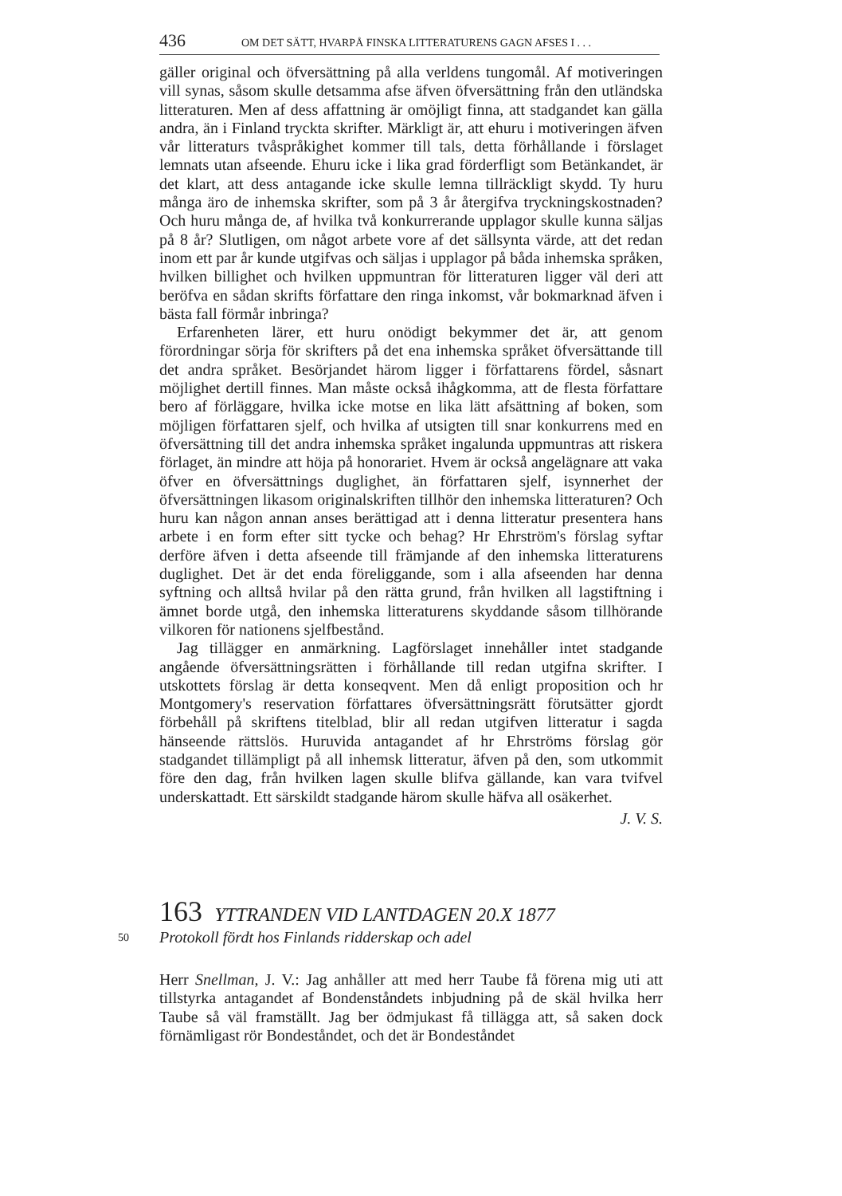436 OM DET SÄTT, HVARPÅ FINSKA LITTERATURENS GAGN AFSES I . . .
gäller original och öfversättning på alla verldens tungomål. Af motiveringen vill synas, såsom skulle detsamma afse äfven öfversättning från den utländska litteraturen. Men af dess affattning är omöjligt finna, att stadgandet kan gälla andra, än i Finland tryckta skrifter. Märkligt är, att ehuru i motiveringen äfven vår litteraturs tvåspråkighet kommer till tals, detta förhållande i förslaget lemnats utan afseende. Ehuru icke i lika grad förderfligt som Betänkandet, är det klart, att dess antagande icke skulle lemna tillräckligt skydd. Ty huru många äro de inhemska skrifter, som på 3 år återgifva tryckningskostnaden? Och huru många de, af hvilka två konkurrerande upplagor skulle kunna säljas på 8 år? Slutligen, om något arbete vore af det sällsynta värde, att det redan inom ett par år kunde utgifvas och säljas i upplagor på båda inhemska språken, hvilken billighet och hvilken uppmuntran för litteraturen ligger väl deri att beröfva en sådan skrifts författare den ringa inkomst, vår bokmarknad äfven i bästa fall förmår inbringa?
Erfarenheten lärer, ett huru onödigt bekymmer det är, att genom förordningar sörja för skrifters på det ena inhemska språket öfversättande till det andra språket. Besörjandet härom ligger i författarens fördel, såsnart möjlighet dertill finnes. Man måste också ihågkomma, att de flesta författare bero af förläggare, hvilka icke motse en lika lätt afsättning af boken, som möjligen författaren sjelf, och hvilka af utsigten till snar konkurrens med en öfversättning till det andra inhemska språket ingalunda uppmuntras att riskera förlaget, än mindre att höja på honorariet. Hvem är också angelägnare att vaka öfver en öfversättnings duglighet, än författaren sjelf, isynnerhet der öfversättningen likasom originalskriften tillhör den inhemska litteraturen? Och huru kan någon annan anses berättigad att i denna litteratur presentera hans arbete i en form efter sitt tycke och behag? Hr Ehrström's förslag syftar derföre äfven i detta afseende till främjande af den inhemska litteraturens duglighet. Det är det enda föreliggande, som i alla afseenden har denna syftning och alltså hvilar på den rätta grund, från hvilken all lagstiftning i ämnet borde utgå, den inhemska litteraturens skyddande såsom tillhörande vilkoren för nationens sjelfbestånd.
Jag tillägger en anmärkning. Lagförslaget innehåller intet stadgande angående öfversättningsrätten i förhållande till redan utgifna skrifter. I utskottets förslag är detta konseqvent. Men då enligt proposition och hr Montgomery's reservation författares öfversättningsrätt förutsätter gjordt förbehåll på skriftens titelblad, blir all redan utgifven litteratur i sagda hänseende rättslös. Huruvida antagandet af hr Ehrströms förslag gör stadgandet tillämpligt på all inhemsk litteratur, äfven på den, som utkommit före den dag, från hvilken lagen skulle blifva gällande, kan vara tvifvel underskattadt. Ett särskildt stadgande härom skulle häfva all osäkerhet.
J. V. S.
163 YTTRANDEN VID LANTDAGEN 20.X 1877
50
Protokoll fördt hos Finlands ridderskap och adel
Herr Snellman, J. V.: Jag anhåller att med herr Taube få förena mig uti att tillstyrka antagandet af Bondenståndets inbjudning på de skäl hvilka herr Taube så väl framställt. Jag ber ödmjukast få tillägga att, så saken dock förnämligast rör Bondeståndet, och det är Bondeståndet